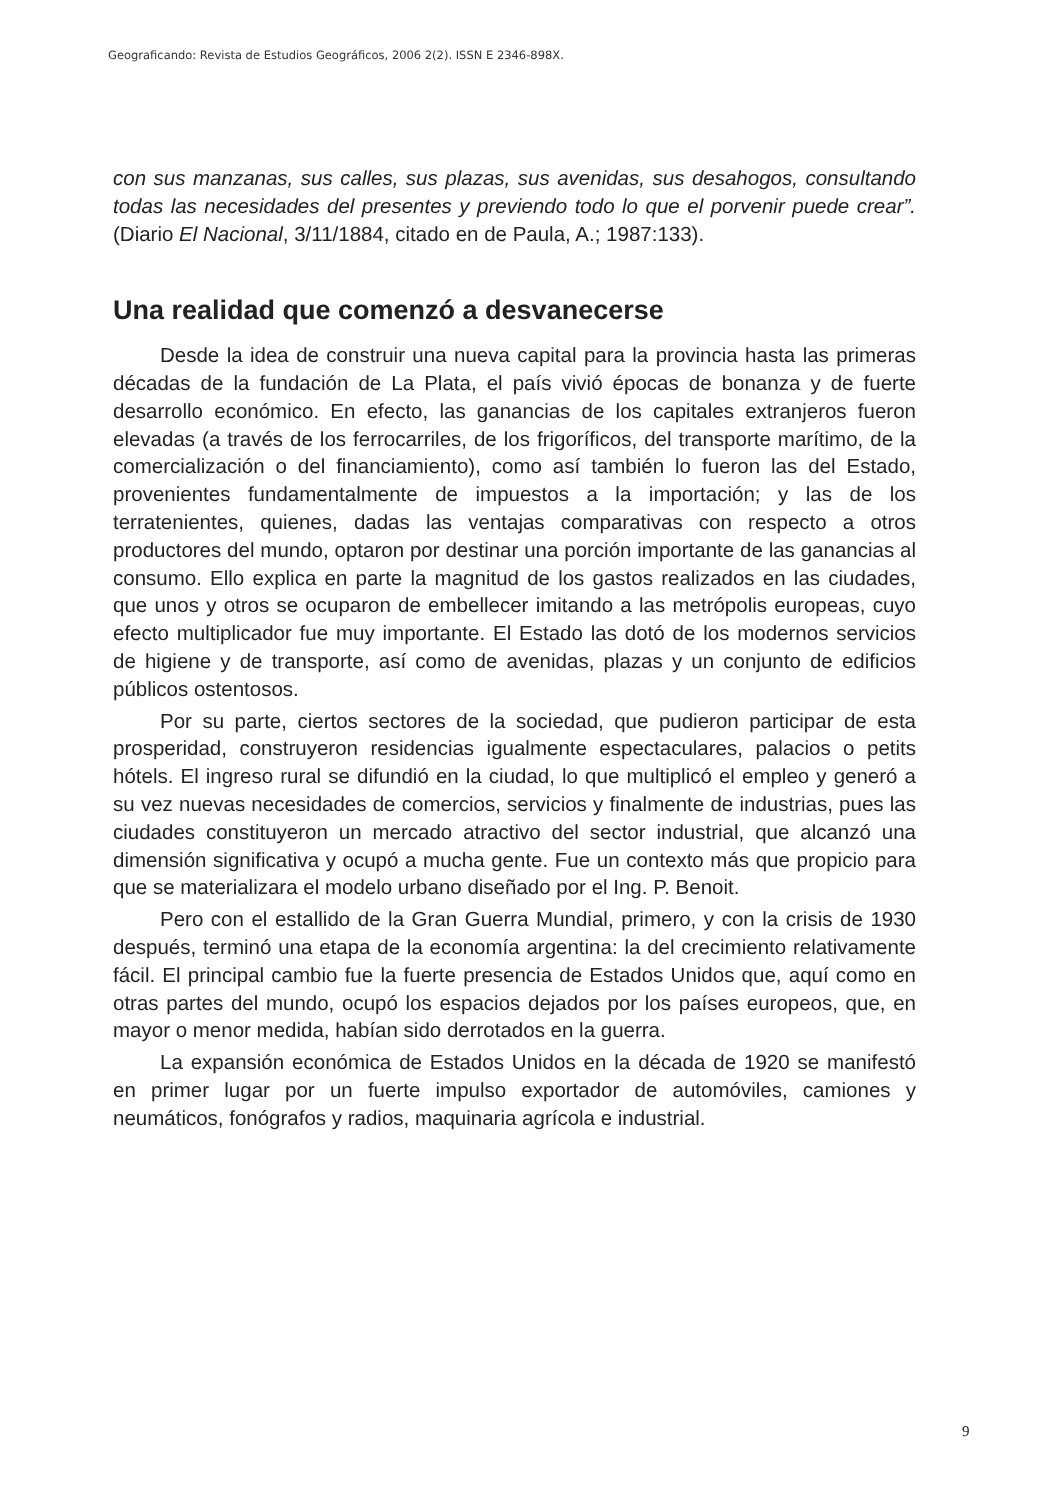Geograficando: Revista de Estudios Geográficos, 2006 2(2). ISSN E 2346-898X.
con sus manzanas, sus calles, sus plazas, sus avenidas, sus desahogos, consultando todas las necesidades del presentes y previendo todo lo que el porvenir puede crear”. (Diario El Nacional, 3/11/1884, citado en de Paula, A.; 1987:133).
Una realidad que comenzó a desvanecerse
Desde la idea de construir una nueva capital para la provincia hasta las primeras décadas de la fundación de La Plata, el país vivió épocas de bonanza y de fuerte desarrollo económico. En efecto, las ganancias de los capitales extranjeros fueron elevadas (a través de los ferrocarriles, de los frigoríficos, del transporte marítimo, de la comercialización o del financiamiento), como así también lo fueron las del Estado, provenientes fundamentalmente de impuestos a la importación; y las de los terratenientes, quienes, dadas las ventajas comparativas con respecto a otros productores del mundo, optaron por destinar una porción importante de las ganancias al consumo. Ello explica en parte la magnitud de los gastos realizados en las ciudades, que unos y otros se ocuparon de embellecer imitando a las metrópolis europeas, cuyo efecto multiplicador fue muy importante. El Estado las dotó de los modernos servicios de higiene y de transporte, así como de avenidas, plazas y un conjunto de edificios públicos ostentosos.
Por su parte, ciertos sectores de la sociedad, que pudieron participar de esta prosperidad, construyeron residencias igualmente espectaculares, palacios o petits hótels. El ingreso rural se difundió en la ciudad, lo que multiplicó el empleo y generó a su vez nuevas necesidades de comercios, servicios y finalmente de industrias, pues las ciudades constituyeron un mercado atractivo del sector industrial, que alcanzó una dimensión significativa y ocupó a mucha gente. Fue un contexto más que propicio para que se materializara el modelo urbano diseñado por el Ing. P. Benoit.
Pero con el estallido de la Gran Guerra Mundial, primero, y con la crisis de 1930 después, terminó una etapa de la economía argentina: la del crecimiento relativamente fácil. El principal cambio fue la fuerte presencia de Estados Unidos que, aquí como en otras partes del mundo, ocupó los espacios dejados por los países europeos, que, en mayor o menor medida, habían sido derrotados en la guerra.
La expansión económica de Estados Unidos en la década de 1920 se manifestó en primer lugar por un fuerte impulso exportador de automóviles, camiones y neumáticos, fonógrafos y radios, maquinaria agrícola e industrial.
9